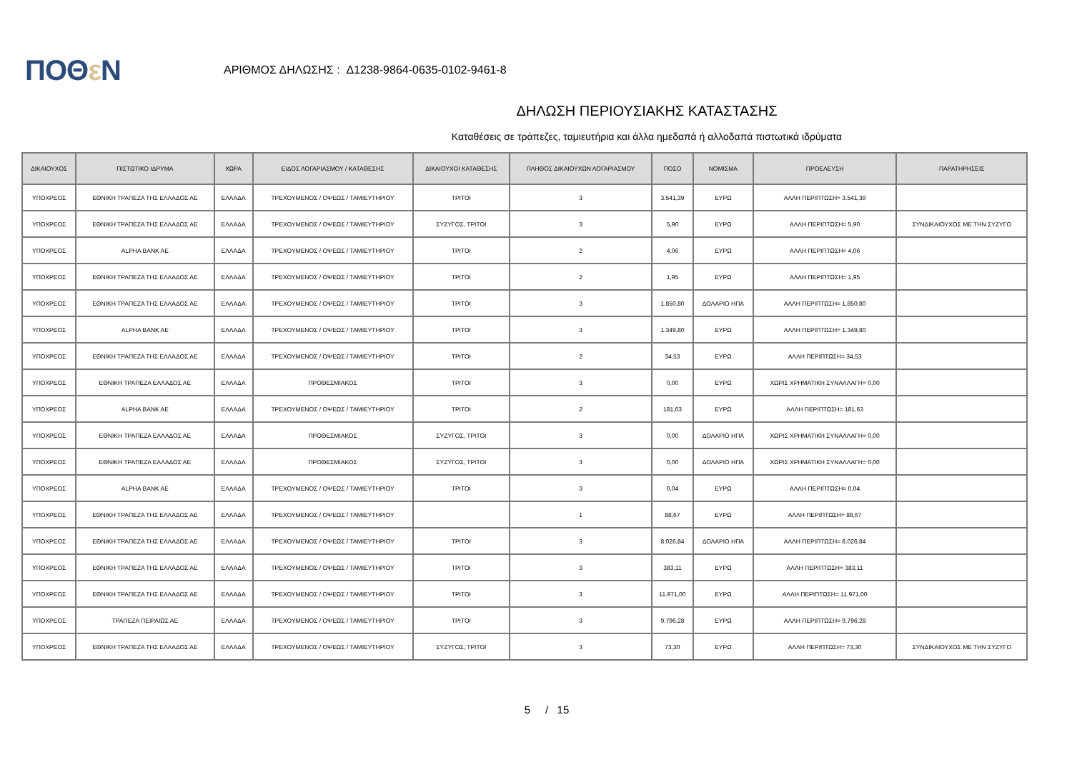ΠΟΘε Ν
ΑΡΙΘΜΟΣ ΔΗΛΩΣΗΣ : Δ1238-9864-0635-0102-9461-8
ΔΗΛΩΣΗ ΠΕΡΙΟΥΣΙΑΚΗΣ ΚΑΤΑΣΤΑΣΗΣ
Καταθέσεις σε τράπεζες, ταμιευτήρια και άλλα ημεδαπά ή αλλοδαπά πιστωτικά ιδρύματα
| ΔΙΚΑΙΟΥΧΟΣ | ΠΙΣΤΩΤΙΚΟ ΙΔΡΥΜΑ | ΧΩΡΑ | ΕΙΔΟΣ ΛΟΓΑΡΙΑΣΜΟΥ / ΚΑΤΑΘΕΣΗΣ | ΔΙΚΑΙΟΥΧΟΙ ΚΑΤΑΘΕΣΗΣ | ΠΛΗΘΟΣ ΔΙΚΑΙΟΥΧΩΝ ΛΟΓΑΡΙΑΣΜΟΥ | ΠΟΣΟ | ΝΟΜΙΣΜΑ | ΠΡΟΕΛΕΥΣΗ | ΠΑΡΑΤΗΡΗΣΕΙΣ |
| --- | --- | --- | --- | --- | --- | --- | --- | --- | --- |
| ΥΠΟΧΡΕΟΣ | ΕΘΝΙΚΗ ΤΡΑΠΕΖΑ ΤΗΣ ΕΛΛΑΔΟΣ ΑΕ | ΕΛΛΑΔΑ | ΤΡΕΧΟΥΜΕΝΟΣ / ΟΨΕΩΣ / ΤΑΜΙΕΥΤΗΡΙΟΥ | ΤΡΙΤΟΙ | 3 | 3.541,39 | ΕΥΡΩ | ΑΛΛΗ ΠΕΡΙΠΤΩΣΗ= 3.541,39 | |
| ΥΠΟΧΡΕΟΣ | ΕΘΝΙΚΗ ΤΡΑΠΕΖΑ ΤΗΣ ΕΛΛΑΔΟΣ ΑΕ | ΕΛΛΑΔΑ | ΤΡΕΧΟΥΜΕΝΟΣ / ΟΨΕΩΣ / ΤΑΜΙΕΥΤΗΡΙΟΥ | ΣΥΖΥΓΟΣ, ΤΡΙΤΟΙ | 3 | 5,90 | ΕΥΡΩ | ΑΛΛΗ ΠΕΡΙΠΤΩΣΗ= 5,90 | ΣΥΝΔΙΚΑΙΟΥΧΟΣ ΜΕ ΤΗΝ ΣΥΖΥΓΟ |
| ΥΠΟΧΡΕΟΣ | ALPHA BANK AE | ΕΛΛΑΔΑ | ΤΡΕΧΟΥΜΕΝΟΣ / ΟΨΕΩΣ / ΤΑΜΙΕΥΤΗΡΙΟΥ | ΤΡΙΤΟΙ | 2 | 4,06 | ΕΥΡΩ | ΑΛΛΗ ΠΕΡΙΠΤΩΣΗ= 4,06 | |
| ΥΠΟΧΡΕΟΣ | ΕΘΝΙΚΗ ΤΡΑΠΕΖΑ ΤΗΣ ΕΛΛΑΔΟΣ ΑΕ | ΕΛΛΑΔΑ | ΤΡΕΧΟΥΜΕΝΟΣ / ΟΨΕΩΣ / ΤΑΜΙΕΥΤΗΡΙΟΥ | ΤΡΙΤΟΙ | 2 | 1,95 | ΕΥΡΩ | ΑΛΛΗ ΠΕΡΙΠΤΩΣΗ= 1,95 | |
| ΥΠΟΧΡΕΟΣ | ΕΘΝΙΚΗ ΤΡΑΠΕΖΑ ΤΗΣ ΕΛΛΑΔΟΣ ΑΕ | ΕΛΛΑΔΑ | ΤΡΕΧΟΥΜΕΝΟΣ / ΟΨΕΩΣ / ΤΑΜΙΕΥΤΗΡΙΟΥ | ΤΡΙΤΟΙ | 3 | 1.850,80 | ΔΟΛΑΡΙΟ ΗΠΑ | ΑΛΛΗ ΠΕΡΙΠΤΩΣΗ= 1.850,80 | |
| ΥΠΟΧΡΕΟΣ | ALPHA BANK AE | ΕΛΛΑΔΑ | ΤΡΕΧΟΥΜΕΝΟΣ / ΟΨΕΩΣ / ΤΑΜΙΕΥΤΗΡΙΟΥ | ΤΡΙΤΟΙ | 3 | 1.349,80 | ΕΥΡΩ | ΑΛΛΗ ΠΕΡΙΠΤΩΣΗ= 1.349,80 | |
| ΥΠΟΧΡΕΟΣ | ΕΘΝΙΚΗ ΤΡΑΠΕΖΑ ΤΗΣ ΕΛΛΑΔΟΣ ΑΕ | ΕΛΛΑΔΑ | ΤΡΕΧΟΥΜΕΝΟΣ / ΟΨΕΩΣ / ΤΑΜΙΕΥΤΗΡΙΟΥ | ΤΡΙΤΟΙ | 2 | 34,53 | ΕΥΡΩ | ΑΛΛΗ ΠΕΡΙΠΤΩΣΗ= 34,53 | |
| ΥΠΟΧΡΕΟΣ | ΕΘΝΙΚΗ ΤΡΑΠΕΖΑ ΕΛΛΑΔΟΣ ΑΕ | ΕΛΛΑΔΑ | ΠΡΟΘΕΣΜΙΑΚΟΣ | ΤΡΙΤΟΙ | 3 | 0,00 | ΕΥΡΩ | ΧΩΡΙΣ ΧΡΗΜΑΤΙΚΗ ΣΥΝΑΛΛΑΓΗ= 0,00 | |
| ΥΠΟΧΡΕΟΣ | ALPHA BANK AE | ΕΛΛΑΔΑ | ΤΡΕΧΟΥΜΕΝΟΣ / ΟΨΕΩΣ / ΤΑΜΙΕΥΤΗΡΙΟΥ | ΤΡΙΤΟΙ | 2 | 181,63 | ΕΥΡΩ | ΑΛΛΗ ΠΕΡΙΠΤΩΣΗ= 181,63 | |
| ΥΠΟΧΡΕΟΣ | ΕΘΝΙΚΗ ΤΡΑΠΕΖΑ ΕΛΛΑΔΟΣ ΑΕ | ΕΛΛΑΔΑ | ΠΡΟΘΕΣΜΙΑΚΟΣ | ΣΥΖΥΓΟΣ, ΤΡΙΤΟΙ | 3 | 0,00 | ΔΟΛΑΡΙΟ ΗΠΑ | ΧΩΡΙΣ ΧΡΗΜΑΤΙΚΗ ΣΥΝΑΛΛΑΓΗ= 0,00 | |
| ΥΠΟΧΡΕΟΣ | ΕΘΝΙΚΗ ΤΡΑΠΕΖΑ ΕΛΛΑΔΟΣ ΑΕ | ΕΛΛΑΔΑ | ΠΡΟΘΕΣΜΙΑΚΟΣ | ΣΥΖΥΓΟΣ, ΤΡΙΤΟΙ | 3 | 0,00 | ΔΟΛΑΡΙΟ ΗΠΑ | ΧΩΡΙΣ ΧΡΗΜΑΤΙΚΗ ΣΥΝΑΛΛΑΓΗ= 0,00 | |
| ΥΠΟΧΡΕΟΣ | ALPHA BANK AE | ΕΛΛΑΔΑ | ΤΡΕΧΟΥΜΕΝΟΣ / ΟΨΕΩΣ / ΤΑΜΙΕΥΤΗΡΙΟΥ | ΤΡΙΤΟΙ | 3 | 0,04 | ΕΥΡΩ | ΑΛΛΗ ΠΕΡΙΠΤΩΣΗ= 0,04 | |
| ΥΠΟΧΡΕΟΣ | ΕΘΝΙΚΗ ΤΡΑΠΕΖΑ ΤΗΣ ΕΛΛΑΔΟΣ ΑΕ | ΕΛΛΑΔΑ | ΤΡΕΧΟΥΜΕΝΟΣ / ΟΨΕΩΣ / ΤΑΜΙΕΥΤΗΡΙΟΥ | | 1 | 88,67 | ΕΥΡΩ | ΑΛΛΗ ΠΕΡΙΠΤΩΣΗ= 88,67 | |
| ΥΠΟΧΡΕΟΣ | ΕΘΝΙΚΗ ΤΡΑΠΕΖΑ ΤΗΣ ΕΛΛΑΔΟΣ ΑΕ | ΕΛΛΑΔΑ | ΤΡΕΧΟΥΜΕΝΟΣ / ΟΨΕΩΣ / ΤΑΜΙΕΥΤΗΡΙΟΥ | ΤΡΙΤΟΙ | 3 | 8.026,84 | ΔΟΛΑΡΙΟ ΗΠΑ | ΑΛΛΗ ΠΕΡΙΠΤΩΣΗ= 8.026,84 | |
| ΥΠΟΧΡΕΟΣ | ΕΘΝΙΚΗ ΤΡΑΠΕΖΑ ΤΗΣ ΕΛΛΑΔΟΣ ΑΕ | ΕΛΛΑΔΑ | ΤΡΕΧΟΥΜΕΝΟΣ / ΟΨΕΩΣ / ΤΑΜΙΕΥΤΗΡΙΟΥ | ΤΡΙΤΟΙ | 3 | 383,11 | ΕΥΡΩ | ΑΛΛΗ ΠΕΡΙΠΤΩΣΗ= 383,11 | |
| ΥΠΟΧΡΕΟΣ | ΕΘΝΙΚΗ ΤΡΑΠΕΖΑ ΤΗΣ ΕΛΛΑΔΟΣ ΑΕ | ΕΛΛΑΔΑ | ΤΡΕΧΟΥΜΕΝΟΣ / ΟΨΕΩΣ / ΤΑΜΙΕΥΤΗΡΙΟΥ | ΤΡΙΤΟΙ | 3 | 11.971,00 | ΕΥΡΩ | ΑΛΛΗ ΠΕΡΙΠΤΩΣΗ= 11.971,00 | |
| ΥΠΟΧΡΕΟΣ | ΤΡΑΠΕΖΑ ΠΕΙΡΑΙΩΣ ΑΕ | ΕΛΛΑΔΑ | ΤΡΕΧΟΥΜΕΝΟΣ / ΟΨΕΩΣ / ΤΑΜΙΕΥΤΗΡΙΟΥ | ΤΡΙΤΟΙ | 3 | 9.796,28 | ΕΥΡΩ | ΑΛΛΗ ΠΕΡΙΠΤΩΣΗ= 9.796,28 | |
| ΥΠΟΧΡΕΟΣ | ΕΘΝΙΚΗ ΤΡΑΠΕΖΑ ΤΗΣ ΕΛΛΑΔΟΣ ΑΕ | ΕΛΛΑΔΑ | ΤΡΕΧΟΥΜΕΝΟΣ / ΟΨΕΩΣ / ΤΑΜΙΕΥΤΗΡΙΟΥ | ΣΥΖΥΓΟΣ, ΤΡΙΤΟΙ | 3 | 73,30 | ΕΥΡΩ | ΑΛΛΗ ΠΕΡΙΠΤΩΣΗ= 73,30 | ΣΥΝΔΙΚΑΙΟΥΧΟΣ ΜΕ ΤΗΝ ΣΥΖΥΓΟ |
5 / 15